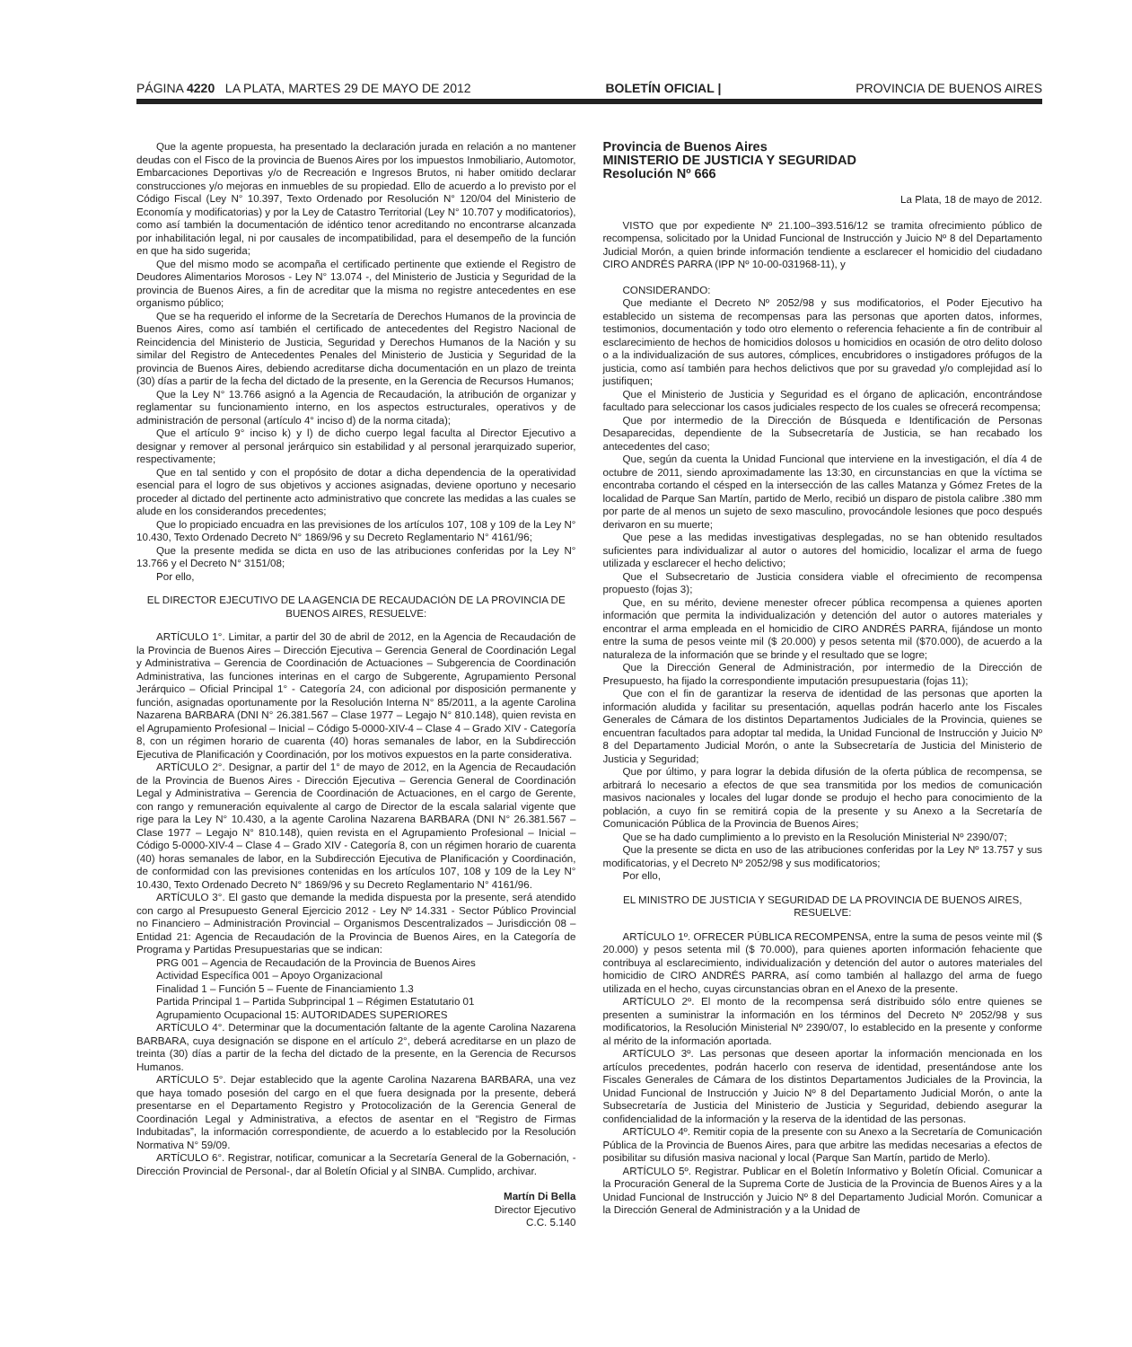PÁGINA 4220 LA PLATA, MARTES 29 DE MAYO DE 2012 BOLETÍN OFICIAL | PROVINCIA DE BUENOS AIRES
Que la agente propuesta, ha presentado la declaración jurada en relación a no mantener deudas con el Fisco de la provincia de Buenos Aires por los impuestos Inmobiliario, Automotor, Embarcaciones Deportivas y/o de Recreación e Ingresos Brutos, ni haber omitido declarar construcciones y/o mejoras en inmuebles de su propiedad. Ello de acuerdo a lo previsto por el Código Fiscal (Ley N° 10.397, Texto Ordenado por Resolución N° 120/04 del Ministerio de Economía y modificatorias) y por la Ley de Catastro Territorial (Ley N° 10.707 y modificatorios), como así también la documentación de idéntico tenor acreditando no encontrarse alcanzada por inhabilitación legal, ni por causales de incompatibilidad, para el desempeño de la función en que ha sido sugerida;
Que del mismo modo se acompaña el certificado pertinente que extiende el Registro de Deudores Alimentarios Morosos - Ley N° 13.074 -, del Ministerio de Justicia y Seguridad de la provincia de Buenos Aires, a fin de acreditar que la misma no registre antecedentes en ese organismo público;
Que se ha requerido el informe de la Secretaría de Derechos Humanos de la provincia de Buenos Aires, como así también el certificado de antecedentes del Registro Nacional de Reincidencia del Ministerio de Justicia, Seguridad y Derechos Humanos de la Nación y su similar del Registro de Antecedentes Penales del Ministerio de Justicia y Seguridad de la provincia de Buenos Aires, debiendo acreditarse dicha documentación en un plazo de treinta (30) días a partir de la fecha del dictado de la presente, en la Gerencia de Recursos Humanos;
Que la Ley N° 13.766 asignó a la Agencia de Recaudación, la atribución de organizar y reglamentar su funcionamiento interno, en los aspectos estructurales, operativos y de administración de personal (artículo 4° inciso d) de la norma citada);
Que el artículo 9° inciso k) y l) de dicho cuerpo legal faculta al Director Ejecutivo a designar y remover al personal jerárquico sin estabilidad y al personal jerarquizado superior, respectivamente;
Que en tal sentido y con el propósito de dotar a dicha dependencia de la operatividad esencial para el logro de sus objetivos y acciones asignadas, deviene oportuno y necesario proceder al dictado del pertinente acto administrativo que concrete las medidas a las cuales se alude en los considerandos precedentes;
Que lo propiciado encuadra en las previsiones de los artículos 107, 108 y 109 de la Ley N° 10.430, Texto Ordenado Decreto N° 1869/96 y su Decreto Reglamentario N° 4161/96;
Que la presente medida se dicta en uso de las atribuciones conferidas por la Ley N° 13.766 y el Decreto N° 3151/08;
Por ello,
EL DIRECTOR EJECUTIVO DE LA AGENCIA DE RECAUDACIÓN DE LA PROVINCIA DE BUENOS AIRES, RESUELVE:
ARTÍCULO 1°. Limitar, a partir del 30 de abril de 2012, en la Agencia de Recaudación de la Provincia de Buenos Aires – Dirección Ejecutiva – Gerencia General de Coordinación Legal y Administrativa – Gerencia de Coordinación de Actuaciones – Subgerencia de Coordinación Administrativa, las funciones interinas en el cargo de Subgerente, Agrupamiento Personal Jerárquico – Oficial Principal 1° - Categoría 24, con adicional por disposición permanente y función, asignadas oportunamente por la Resolución Interna N° 85/2011, a la agente Carolina Nazarena BARBARA (DNI N° 26.381.567 – Clase 1977 – Legajo N° 810.148), quien revista en el Agrupamiento Profesional – Inicial – Código 5-0000-XIV-4 – Clase 4 – Grado XIV - Categoría 8, con un régimen horario de cuarenta (40) horas semanales de labor, en la Subdirección Ejecutiva de Planificación y Coordinación, por los motivos expuestos en la parte considerativa.
ARTÍCULO 2°. Designar, a partir del 1° de mayo de 2012, en la Agencia de Recaudación de la Provincia de Buenos Aires - Dirección Ejecutiva – Gerencia General de Coordinación Legal y Administrativa – Gerencia de Coordinación de Actuaciones, en el cargo de Gerente, con rango y remuneración equivalente al cargo de Director de la escala salarial vigente que rige para la Ley N° 10.430, a la agente Carolina Nazarena BARBARA (DNI N° 26.381.567 – Clase 1977 – Legajo N° 810.148), quien revista en el Agrupamiento Profesional – Inicial – Código 5-0000-XIV-4 – Clase 4 – Grado XIV - Categoría 8, con un régimen horario de cuarenta (40) horas semanales de labor, en la Subdirección Ejecutiva de Planificación y Coordinación, de conformidad con las previsiones contenidas en los artículos 107, 108 y 109 de la Ley N° 10.430, Texto Ordenado Decreto N° 1869/96 y su Decreto Reglamentario N° 4161/96.
ARTÍCULO 3°. El gasto que demande la medida dispuesta por la presente, será atendido con cargo al Presupuesto General Ejercicio 2012 - Ley Nº 14.331 - Sector Público Provincial no Financiero – Administración Provincial – Organismos Descentralizados – Jurisdicción 08 – Entidad 21: Agencia de Recaudación de la Provincia de Buenos Aires, en la Categoría de Programa y Partidas Presupuestarias que se indican:
PRG 001 – Agencia de Recaudación de la Provincia de Buenos Aires
Actividad Específica 001 – Apoyo Organizacional
Finalidad 1 – Función 5 – Fuente de Financiamiento 1.3
Partida Principal 1 – Partida Subprincipal 1 – Régimen Estatutario 01
Agrupamiento Ocupacional 15: AUTORIDADES SUPERIORES
ARTÍCULO 4°. Determinar que la documentación faltante de la agente Carolina Nazarena BARBARA, cuya designación se dispone en el artículo 2°, deberá acreditarse en un plazo de treinta (30) días a partir de la fecha del dictado de la presente, en la Gerencia de Recursos Humanos.
ARTÍCULO 5°. Dejar establecido que la agente Carolina Nazarena BARBARA, una vez que haya tomado posesión del cargo en el que fuera designada por la presente, deberá presentarse en el Departamento Registro y Protocolización de la Gerencia General de Coordinación Legal y Administrativa, a efectos de asentar en el “Registro de Firmas Indubitadas”, la información correspondiente, de acuerdo a lo establecido por la Resolución Normativa N° 59/09.
ARTÍCULO 6°. Registrar, notificar, comunicar a la Secretaría General de la Gobernación, -Dirección Provincial de Personal-, dar al Boletín Oficial y al SINBA. Cumplido, archivar.
Martín Di Bella
Director Ejecutivo
C.C. 5.140
Provincia de Buenos Aires
MINISTERIO DE JUSTICIA Y SEGURIDAD
Resolución Nº 666
La Plata, 18 de mayo de 2012.
VISTO que por expediente Nº 21.100–393.516/12 se tramita ofrecimiento público de recompensa, solicitado por la Unidad Funcional de Instrucción y Juicio Nº 8 del Departamento Judicial Morón, a quien brinde información tendiente a esclarecer el homicidio del ciudadano CIRO ANDRÉS PARRA (IPP Nº 10-00-031968-11), y
CONSIDERANDO:
Que mediante el Decreto Nº 2052/98 y sus modificatorios, el Poder Ejecutivo ha establecido un sistema de recompensas para las personas que aporten datos, informes, testimonios, documentación y todo otro elemento o referencia fehaciente a fin de contribuir al esclarecimiento de hechos de homicidios dolosos u homicidios en ocasión de otro delito doloso o a la individualización de sus autores, cómplices, encubridores o instigadores prófugos de la justicia, como así también para hechos delictivos que por su gravedad y/o complejidad así lo justifiquen;
Que el Ministerio de Justicia y Seguridad es el órgano de aplicación, encontrándose facultado para seleccionar los casos judiciales respecto de los cuales se ofrecerá recompensa;
Que por intermedio de la Dirección de Búsqueda e Identificación de Personas Desaparecidas, dependiente de la Subsecretaría de Justicia, se han recabado los antecedentes del caso;
Que, según da cuenta la Unidad Funcional que interviene en la investigación, el día 4 de octubre de 2011, siendo aproximadamente las 13:30, en circunstancias en que la víctima se encontraba cortando el césped en la intersección de las calles Matanza y Gómez Fretes de la localidad de Parque San Martín, partido de Merlo, recibió un disparo de pistola calibre .380 mm por parte de al menos un sujeto de sexo masculino, provocándole lesiones que poco después derivaron en su muerte;
Que pese a las medidas investigativas desplegadas, no se han obtenido resultados suficientes para individualizar al autor o autores del homicidio, localizar el arma de fuego utilizada y esclarecer el hecho delictivo;
Que el Subsecretario de Justicia considera viable el ofrecimiento de recompensa propuesto (fojas 3);
Que, en su mérito, deviene menester ofrecer pública recompensa a quienes aporten información que permita la individualización y detención del autor o autores materiales y encontrar el arma empleada en el homicidio de CIRO ANDRÉS PARRA, fijándose un monto entre la suma de pesos veinte mil ($ 20.000) y pesos setenta mil ($70.000), de acuerdo a la naturaleza de la información que se brinde y el resultado que se logre;
Que la Dirección General de Administración, por intermedio de la Dirección de Presupuesto, ha fijado la correspondiente imputación presupuestaria (fojas 11);
Que con el fin de garantizar la reserva de identidad de las personas que aporten la información aludida y facilitar su presentación, aquellas podrán hacerlo ante los Fiscales Generales de Cámara de los distintos Departamentos Judiciales de la Provincia, quienes se encuentran facultados para adoptar tal medida, la Unidad Funcional de Instrucción y Juicio Nº 8 del Departamento Judicial Morón, o ante la Subsecretaría de Justicia del Ministerio de Justicia y Seguridad;
Que por último, y para lograr la debida difusión de la oferta pública de recompensa, se arbitrará lo necesario a efectos de que sea transmitida por los medios de comunicación masivos nacionales y locales del lugar donde se produjo el hecho para conocimiento de la población, a cuyo fin se remitirá copia de la presente y su Anexo a la Secretaría de Comunicación Pública de la Provincia de Buenos Aires;
Que se ha dado cumplimiento a lo previsto en la Resolución Ministerial Nº 2390/07;
Que la presente se dicta en uso de las atribuciones conferidas por la Ley Nº 13.757 y sus modificatorias, y el Decreto Nº 2052/98 y sus modificatorios;
Por ello,
EL MINISTRO DE JUSTICIA Y SEGURIDAD DE LA PROVINCIA DE BUENOS AIRES, RESUELVE:
ARTÍCULO 1º. OFRECER PÚBLICA RECOMPENSA, entre la suma de pesos veinte mil ($ 20.000) y pesos setenta mil ($ 70.000), para quienes aporten información fehaciente que contribuya al esclarecimiento, individualización y detención del autor o autores materiales del homicidio de CIRO ANDRÉS PARRA, así como también al hallazgo del arma de fuego utilizada en el hecho, cuyas circunstancias obran en el Anexo de la presente.
ARTÍCULO 2º. El monto de la recompensa será distribuido sólo entre quienes se presenten a suministrar la información en los términos del Decreto Nº 2052/98 y sus modificatorios, la Resolución Ministerial Nº 2390/07, lo establecido en la presente y conforme al mérito de la información aportada.
ARTÍCULO 3º. Las personas que deseen aportar la información mencionada en los artículos precedentes, podrán hacerlo con reserva de identidad, presentándose ante los Fiscales Generales de Cámara de los distintos Departamentos Judiciales de la Provincia, la Unidad Funcional de Instrucción y Juicio Nº 8 del Departamento Judicial Morón, o ante la Subsecretaría de Justicia del Ministerio de Justicia y Seguridad, debiendo asegurar la confidencialidad de la información y la reserva de la identidad de las personas.
ARTÍCULO 4º. Remitir copia de la presente con su Anexo a la Secretaría de Comunicación Pública de la Provincia de Buenos Aires, para que arbitre las medidas necesarias a efectos de posibilitar su difusión masiva nacional y local (Parque San Martín, partido de Merlo).
ARTÍCULO 5º. Registrar. Publicar en el Boletín Informativo y Boletín Oficial. Comunicar a la Procuración General de la Suprema Corte de Justicia de la Provincia de Buenos Aires y a la Unidad Funcional de Instrucción y Juicio Nº 8 del Departamento Judicial Morón. Comunicar a la Dirección General de Administración y a la Unidad de